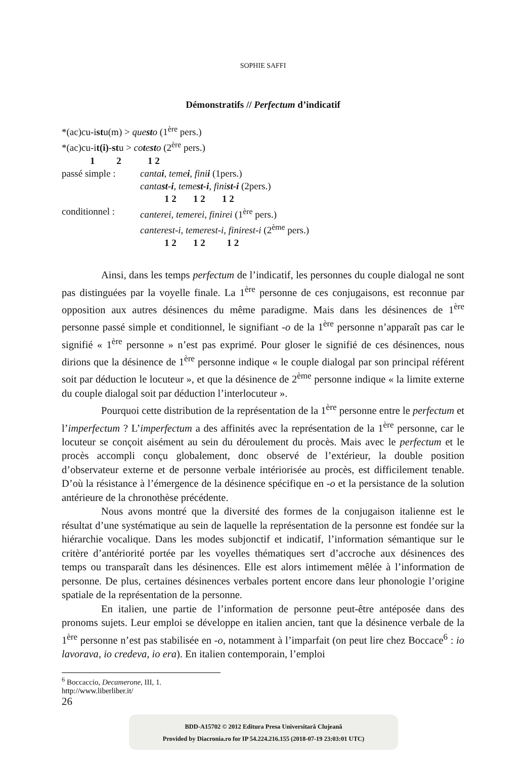SOPHIE SAFFI
Démonstratifs // Perfectum d’indicatif
*(ac)cu-istu(m) > questo (1<sup>ère</sup> pers.)
*(ac)cu-it(i)-stu > cotesto (2<sup>ère</sup> pers.)
1 2 1 2
passé simple : cantai, temei, finii (1pers.)
cantast-i, temest-i, finist-i (2pers.)
1 2 1 2 1 2
conditionnel : canterei, temerei, finirei (1<sup>ère</sup> pers.)
canterest-i, temerest-i, finirest-i (2<sup>ème</sup> pers.)
1 2 1 2 1 2
Ainsi, dans les temps perfectum de l’indicatif, les personnes du couple dialogal ne sont pas distinguées par la voyelle finale. La 1<sup>ère</sup> personne de ces conjugaisons, est reconnue par opposition aux autres désinences du même paradigme. Mais dans les désinences de 1<sup>ère</sup> personne passé simple et conditionnel, le signifiant -o de la 1<sup>ère</sup> personne n’apparaît pas car le signifié « 1<sup>ère</sup> personne » n’est pas exprimé. Pour gloser le signifié de ces désinences, nous dirions que la désinence de 1<sup>ère</sup> personne indique « le couple dialogal par son principal référent soit par déduction le locuteur », et que la désinence de 2<sup>ème</sup> personne indique « la limite externe du couple dialogal soit par déduction l’interlocuteur ».
Pourquoi cette distribution de la représentation de la 1<sup>ère</sup> personne entre le perfectum et l’imperfectum ? L’imperfectum a des affinités avec la représentation de la 1<sup>ère</sup> personne, car le locuteur se conçoit aisément au sein du déroulement du procès. Mais avec le perfectum et le procès accompli conçu globalement, donc observé de l’extérieur, la double position d’observateur externe et de personne verbale intériorisée au procès, est difficilement tenable. D’où la résistance à l’émergence de la désinence spécifique en -o et la persistance de la solution antérieure de la chronothèse précédente.
Nous avons montré que la diversité des formes de la conjugaison italienne est le résultat d’une systématique au sein de laquelle la représentation de la personne est fondée sur la hiérarchie vocalique. Dans les modes subjonctif et indicatif, l’information sémantique sur le critère d’antériorité portée par les voyelles thématiques sert d’accroche aux désinences des temps ou transparaît dans les désinences. Elle est alors intimement mêlée à l’information de personne. De plus, certaines désinences verbales portent encore dans leur phonologie l’origine spatiale de la représentation de la personne.
En italien, une partie de l’information de personne peut-être antéposée dans des pronoms sujets. Leur emploi se développe en italien ancien, tant que la désinence verbale de la 1<sup>ère</sup> personne n’est pas stabilisée en -o, notamment à l’imparfait (on peut lire chez Boccace<sup>6</sup> : io lavorava, io credeva, io era). En italien contemporain, l’emploi
<sup>6</sup> Boccaccio, Decamerone, III, 1. http://www.liberliber.it/
26
BDD-A15702 © 2012 Editura Presa Universitară Clujeană
Provided by Diacronia.ro for IP 54.224.216.155 (2018-07-19 23:03:01 UTC)